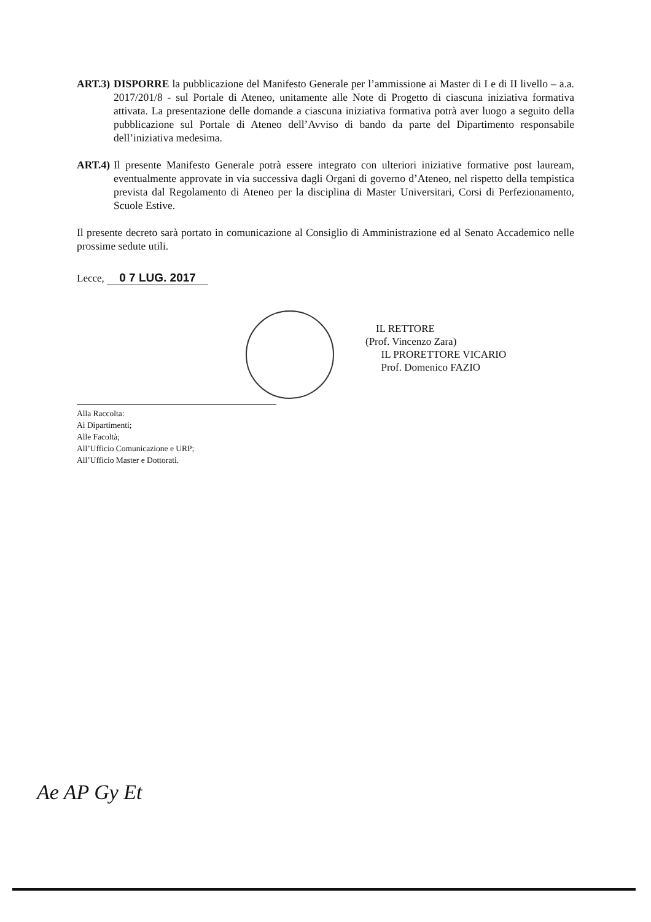ART.3) DISPORRE la pubblicazione del Manifesto Generale per l’ammissione ai Master di I e di II livello – a.a. 2017/201/8 - sul Portale di Ateneo, unitamente alle Note di Progetto di ciascuna iniziativa formativa attivata. La presentazione delle domande a ciascuna iniziativa formativa potrà aver luogo a seguito della pubblicazione sul Portale di Ateneo dell’Avviso di bando da parte del Dipartimento responsabile dell’iniziativa medesima.
ART.4) Il presente Manifesto Generale potrà essere integrato con ulteriori iniziative formative post lauream, eventualmente approvate in via successiva dagli Organi di governo d’Ateneo, nel rispetto della tempistica prevista dal Regolamento di Ateneo per la disciplina di Master Universitari, Corsi di Perfezionamento, Scuole Estive.
Il presente decreto sarà portato in comunicazione al Consiglio di Amministrazione ed al Senato Accademico nelle prossime sedute utili.
Lecce, 0 7 LUG. 2017
IL RETTORE
(Prof. Vincenzo Zara)
IL PRORETTORE VICARIO
Prof. Domenico FAZIO
Alla Raccolta:
Ai Dipartimenti;
Alle Facoltà;
All’Ufficio Comunicazione e URP;
All’Ufficio Master e Dottorati.
Ae AP Gy Et